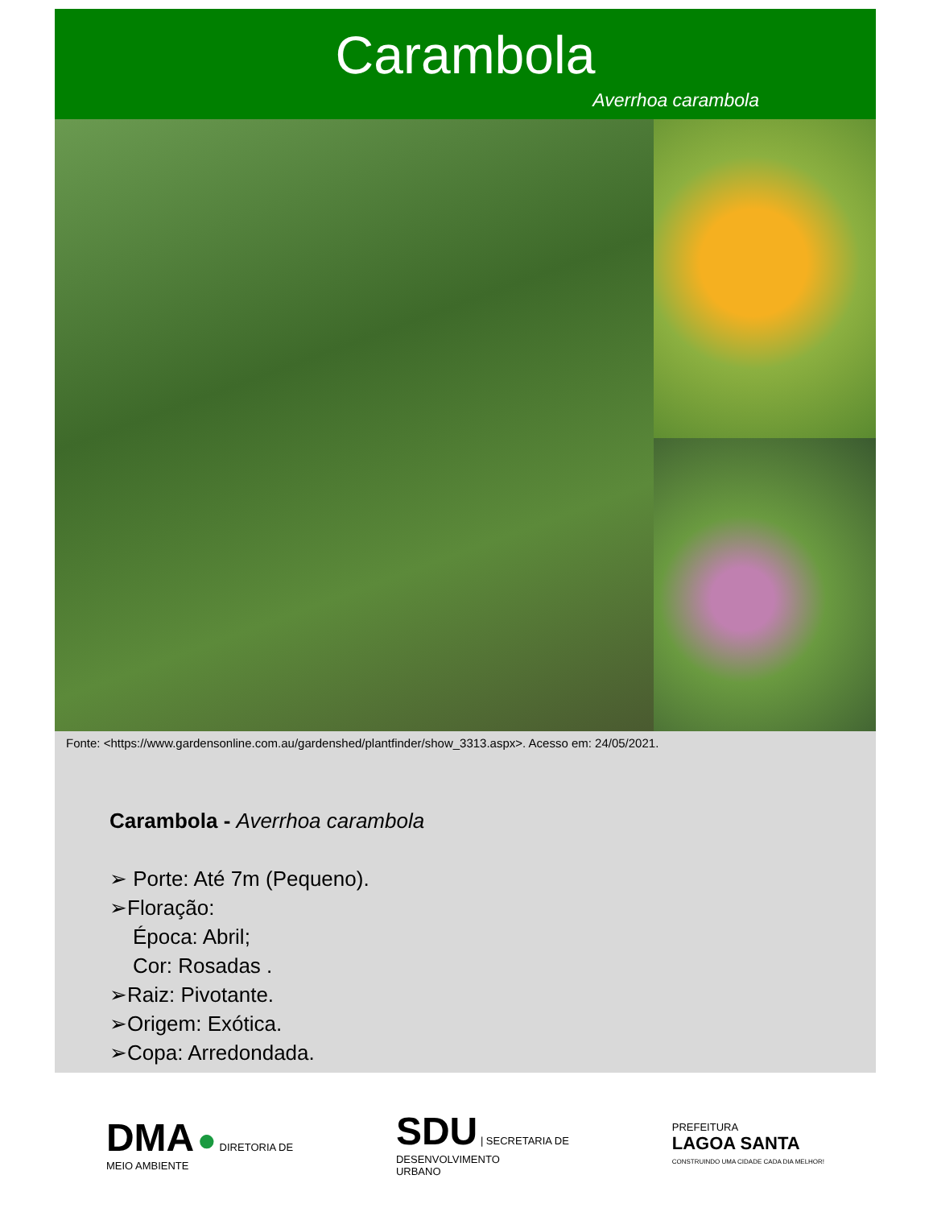Carambola
Averrhoa carambola
Fonte: <https://www.gardensonline.com.au/gardenshed/plantfinder/show_3313.aspx>. Acesso em: 24/05/2021.
Carambola - Averrhoa carambola
➢ Porte: Até 7m (Pequeno).
➢Floração:
Época: Abril;
Cor: Rosadas .
➢Raiz: Pivotante.
➢Origem: Exótica.
➢Copa: Arredondada.
DMA ● DIRETORIA DE
MEIO AMBIENTE
SDU | SECRETARIA DE
DESENVOLVIMENTO
URBANO
PREFEITURA
LAGOA SANTA
CONSTRUINDO UMA CIDADE CADA DIA MELHOR!